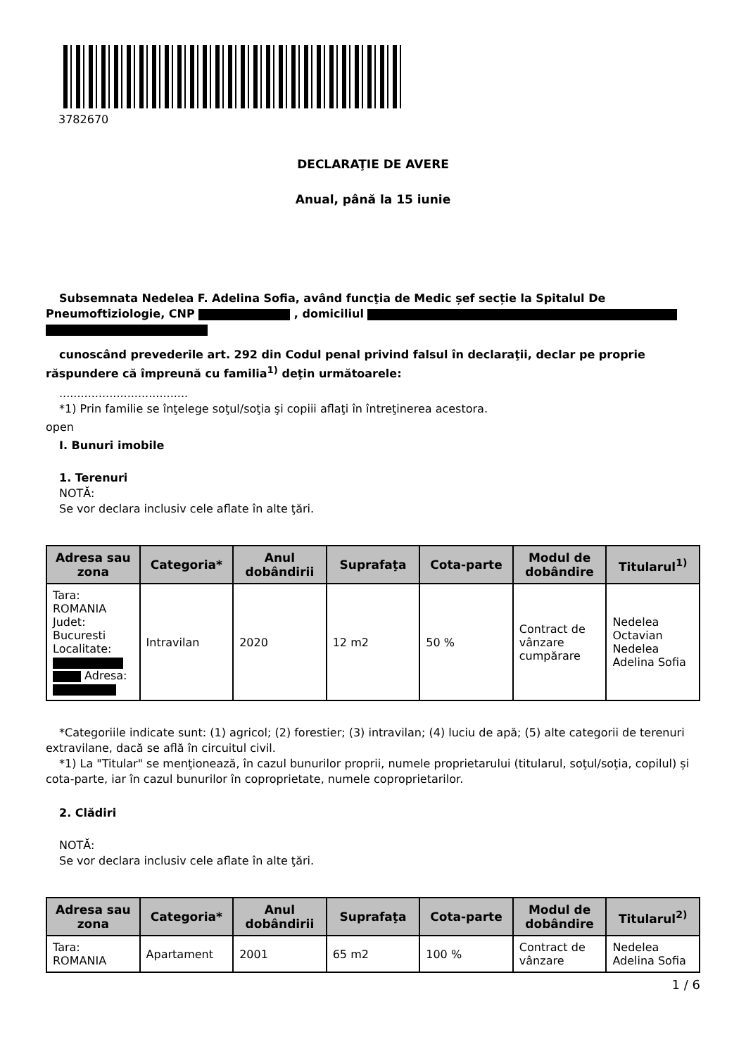3782670
DECLARAŢIE DE AVERE
Anual, până la 15 iunie
Subsemnata Nedelea F. Adelina Sofia, având funcţia de Medic șef secție la Spitalul De Pneumoftiziologie, CNP , domiciliul
cunoscând prevederile art. 292 din Codul penal privind falsul în declaraţii, declar pe proprie răspundere că împreună cu familia<sup>1)</sup> deţin următoarele:
....................................
*1) Prin familie se înţelege soţul/soţia şi copiii aflaţi în întreţinerea acestora.
open
I. Bunuri imobile
1. Terenuri
NOTĂ:
Se vor declara inclusiv cele aflate în alte ţări.
| Adresa sau zona | Categoria* | Anul dobândirii | Suprafaţa | Cota-parte | Modul de dobândire | Titularul<sup>1)</sup> |
| --- | --- | --- | --- | --- | --- | --- |
| Tara: ROMANIA Judet: Bucuresti Localitate: Adresa: | Intravilan | 2020 | 12 m2 | 50 % | Contract de vânzare cumpărare | Nedelea Octavian Nedelea Adelina Sofia |
*Categoriile indicate sunt: (1) agricol; (2) forestier; (3) intravilan; (4) luciu de apă; (5) alte categorii de terenuri extravilane, dacă se află în circuitul civil.
*1) La "Titular" se menţionează, în cazul bunurilor proprii, numele proprietarului (titularul, soţul/soţia, copilul) și cota-parte, iar în cazul bunurilor în coproprietate, numele coproprietarilor.
2. Clădiri
NOTĂ:
Se vor declara inclusiv cele aflate în alte ţări.
| Adresa sau zona | Categoria* | Anul dobândirii | Suprafaţa | Cota-parte | Modul de dobândire | Titularul<sup>2)</sup> |
| --- | --- | --- | --- | --- | --- | --- |
| Tara: ROMANIA | Apartament | 2001 | 65 m2 | 100 % | Contract de vânzare | Nedelea Adelina Sofia |
1 / 6